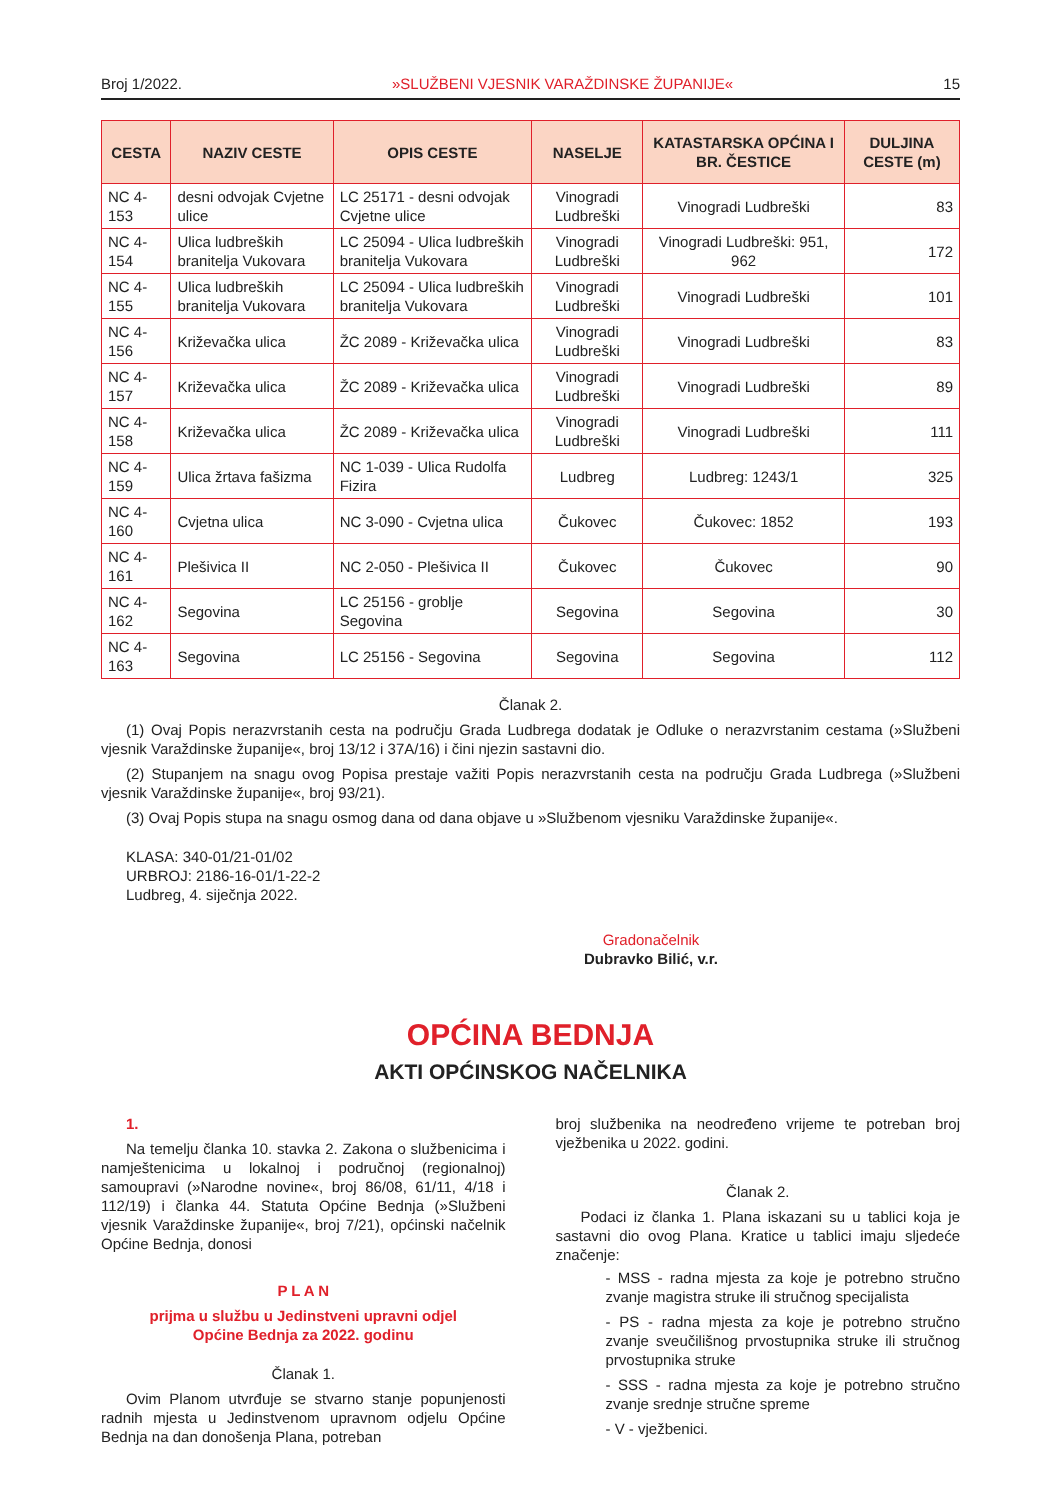Broj 1/2022. »SLUŽBENI VJESNIK VARAŽDINSKE ŽUPANIJE« 15
| CESTA | NAZIV CESTE | OPIS CESTE | NASELJE | KATASTARSKA OPĆINA I BR. ČESTICE | DULJINA CESTE (m) |
| --- | --- | --- | --- | --- | --- |
| NC 4-153 | desni odvojak Cvjetne ulice | LC 25171 - desni odvojak Cvjetne ulice | Vinogradi Ludbreški | Vinogradi Ludbreški | 83 |
| NC 4-154 | Ulica ludbreških branitelja Vukovara | LC 25094 - Ulica ludbreških branitelja Vukovara | Vinogradi Ludbreški | Vinogradi Ludbreški: 951, 962 | 172 |
| NC 4-155 | Ulica ludbreških branitelja Vukovara | LC 25094 - Ulica ludbreških branitelja Vukovara | Vinogradi Ludbreški | Vinogradi Ludbreški | 101 |
| NC 4-156 | Križevačka ulica | ŽC 2089 - Križevačka ulica | Vinogradi Ludbreški | Vinogradi Ludbreški | 83 |
| NC 4-157 | Križevačka ulica | ŽC 2089 - Križevačka ulica | Vinogradi Ludbreški | Vinogradi Ludbreški | 89 |
| NC 4-158 | Križevačka ulica | ŽC 2089 - Križevačka ulica | Vinogradi Ludbreški | Vinogradi Ludbreški | 111 |
| NC 4-159 | Ulica žrtava fašizma | NC 1-039 - Ulica Rudolfa Fizira | Ludbreg | Ludbreg: 1243/1 | 325 |
| NC 4-160 | Cvjetna ulica | NC 3-090 - Cvjetna ulica | Čukovec | Čukovec: 1852 | 193 |
| NC 4-161 | Plešivica II | NC 2-050 - Plešivica II | Čukovec | Čukovec | 90 |
| NC 4-162 | Segovina | LC 25156 - groblje Segovina | Segovina | Segovina | 30 |
| NC 4-163 | Segovina | LC 25156 - Segovina | Segovina | Segovina | 112 |
Članak 2.
(1) Ovaj Popis nerazvrstanih cesta na području Grada Ludbrega dodatak je Odluke o nerazvrstanim cestama (»Službeni vjesnik Varaždinske županije«, broj 13/12 i 37A/16) i čini njezin sastavni dio.
(2) Stupanjem na snagu ovog Popisa prestaje važiti Popis nerazvrstanih cesta na području Grada Ludbrega (»Službeni vjesnik Varaždinske županije«, broj 93/21).
(3) Ovaj Popis stupa na snagu osmog dana od dana objave u »Službenom vjesniku Varaždinske županije«.
KLASA: 340-01/21-01/02
URBROJ: 2186-16-01/1-22-2
Ludbreg, 4. siječnja 2022.
Gradonačelnik
Dubravko Bilić, v.r.
OPĆINA BEDNJA
AKTI OPĆINSKOG NAČELNIKA
1.
Na temelju članka 10. stavka 2. Zakona o službenicima i namještenicima u lokalnoj i područnoj (regionalnoj) samoupravi (»Narodne novine«, broj 86/08, 61/11, 4/18 i 112/19) i članka 44. Statuta Općine Bednja (»Službeni vjesnik Varaždinske županije«, broj 7/21), općinski načelnik Općine Bednja, donosi
P L A N
prijma u službu u Jedinstveni upravni odjel
Općine Bednja za 2022. godinu
Članak 1.
Ovim Planom utvrđuje se stvarno stanje popunjenosti radnih mjesta u Jedinstvenom upravnom odjelu Općine Bednja na dan donošenja Plana, potreban
broj službenika na neodređeno vrijeme te potreban broj vježbenika u 2022. godini.
Članak 2.
Podaci iz članka 1. Plana iskazani su u tablici koja je sastavni dio ovog Plana. Kratice u tablici imaju sljedeće značenje:
- MSS - radna mjesta za koje je potrebno stručno zvanje magistra struke ili stručnog specijalista
- PS - radna mjesta za koje je potrebno stručno zvanje sveučilišnog prvostupnika struke ili stručnog prvostupnika struke
- SSS - radna mjesta za koje je potrebno stručno zvanje srednje stručne spreme
- V - vježbenici.